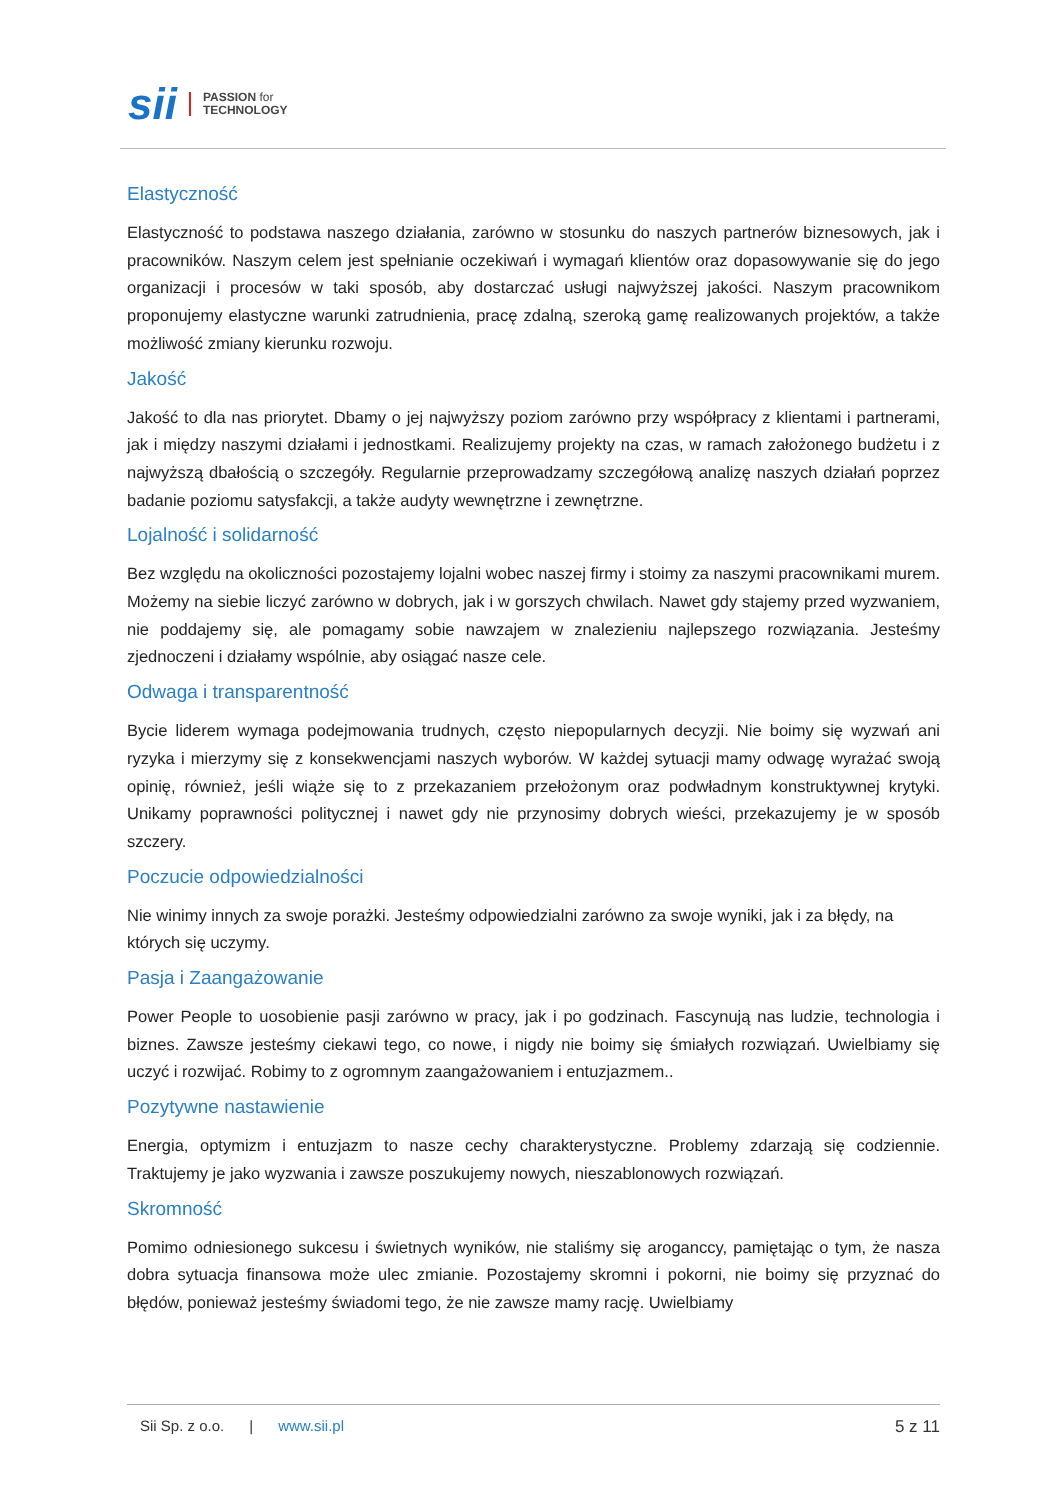sii PASSION for
TECHNOLOGY
Elastyczność
Elastyczność to podstawa naszego działania, zarówno w stosunku do naszych partnerów biznesowych, jak i pracowników. Naszym celem jest spełnianie oczekiwań i wymagań klientów oraz dopasowywanie się do jego organizacji i procesów w taki sposób, aby dostarczać usługi najwyższej jakości. Naszym pracownikom proponujemy elastyczne warunki zatrudnienia, pracę zdalną, szeroką gamę realizowanych projektów, a także możliwość zmiany kierunku rozwoju.
Jakość
Jakość to dla nas priorytet. Dbamy o jej najwyższy poziom zarówno przy współpracy z klientami i partnerami, jak i między naszymi działami i jednostkami. Realizujemy projekty na czas, w ramach założonego budżetu i z najwyższą dbałością o szczegóły. Regularnie przeprowadzamy szczegółową analizę naszych działań poprzez badanie poziomu satysfakcji, a także audyty wewnętrzne i zewnętrzne.
Lojalność i solidarność
Bez względu na okoliczności pozostajemy lojalni wobec naszej firmy i stoimy za naszymi pracownikami murem. Możemy na siebie liczyć zarówno w dobrych, jak i w gorszych chwilach. Nawet gdy stajemy przed wyzwaniem, nie poddajemy się, ale pomagamy sobie nawzajem w znalezieniu najlepszego rozwiązania. Jesteśmy zjednoczeni i działamy wspólnie, aby osiągać nasze cele.
Odwaga i transparentność
Bycie liderem wymaga podejmowania trudnych, często niepopularnych decyzji. Nie boimy się wyzwań ani ryzyka i mierzymy się z konsekwencjami naszych wyborów. W każdej sytuacji mamy odwagę wyrażać swoją opinię, również, jeśli wiąże się to z przekazaniem przełożonym oraz podwładnym konstruktywnej krytyki. Unikamy poprawności politycznej i nawet gdy nie przynosimy dobrych wieści, przekazujemy je w sposób szczery.
Poczucie odpowiedzialności
Nie winimy innych za swoje porażki. Jesteśmy odpowiedzialni zarówno za swoje wyniki, jak i za błędy, na których się uczymy.
Pasja i Zaangażowanie
Power People to uosobienie pasji zarówno w pracy, jak i po godzinach. Fascynują nas ludzie, technologia i biznes. Zawsze jesteśmy ciekawi tego, co nowe, i nigdy nie boimy się śmiałych rozwiązań. Uwielbiamy się uczyć i rozwijać. Robimy to z ogromnym zaangażowaniem i entuzjazmem..
Pozytywne nastawienie
Energia, optymizm i entuzjazm to nasze cechy charakterystyczne. Problemy zdarzają się codziennie. Traktujemy je jako wyzwania i zawsze poszukujemy nowych, nieszablonowych rozwiązań.
Skromność
Pomimo odniesionego sukcesu i świetnych wyników, nie staliśmy się aroganccy, pamiętając o tym, że nasza dobra sytuacja finansowa może ulec zmianie. Pozostajemy skromni i pokorni, nie boimy się przyznać do błędów, ponieważ jesteśmy świadomi tego, że nie zawsze mamy rację. Uwielbiamy
Sii Sp. z o.o. | www.sii.pl 5 z 11